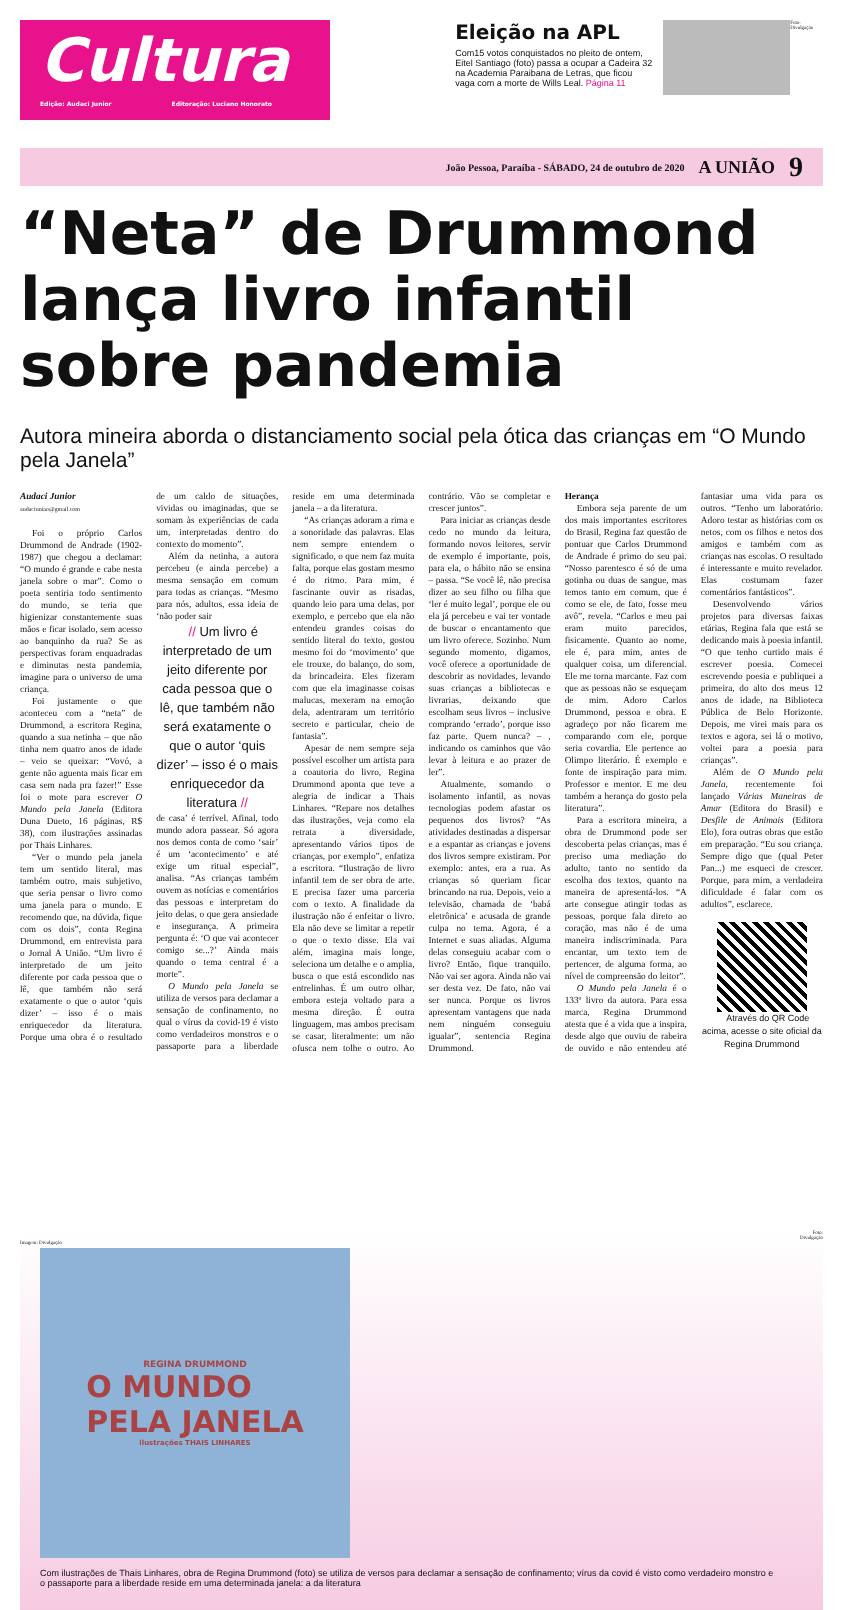Cultura
Edição: Audaci Junior Editoração: Luciano Honorato
Eleição na APL
Com15 votos conquistados no pleito de ontem, Eitel Santiago (foto) passa a ocupar a Cadeira 32 na Academia Paraibana de Letras, que ficou vaga com a morte de Wills Leal. Página 11
Foto: Divulgação
João Pessoa, Paraíba - SÁBADO, 24 de outubro de 2020 A UNIÃO 9
“Neta” de Drummond lança livro infantil sobre pandemia
Autora mineira aborda o distanciamento social pela ótica das crianças em “O Mundo pela Janela”
Audaci Junior
audaciuniao@gmail.com
Foi o próprio Carlos Drummond de Andrade (1902-1987) que chegou a declamar: “O mundo é grande e cabe nesta janela sobre o mar”. Como o poeta sentiria todo sentimento do mundo, se teria que higienizar constantemente suas mãos e ficar isolado, sem acesso ao banquinho da rua? Se as perspectivas foram enquadradas e diminutas nesta pandemia, imagine para o universo de uma criança.
Foi justamente o que aconteceu com a “neta” de Drummond, a escritora Regina, quando a sua netinha – que não tinha nem quatro anos de idade – veio se queixar: “Vovó, a gente não aguenta mais ficar em casa sem nada pra fazer!” Esse foi o mote para escrever O Mundo pela Janela (Editora Duna Dueto, 16 páginas, R$ 38), com ilustrações assinadas por Thais Linhares.
“Ver o mundo pela janela tem um sentido literal, mas também outro, mais subjetivo, que seria pensar o livro como uma janela para o mundo. E recomendo que, na dúvida, fique com os dois”, conta Regina Drummond, em entrevista para o Jornal A União. “Um livro é interpretado de um jeito diferente por cada pessoa que o lê, que também não será exatamente o que o autor ‘quis dizer’ – isso é o mais enriquecedor da literatura. Porque uma obra é o resultado de um caldo de situações, vividas ou imaginadas, que se somam às experiências de cada um, interpretadas dentro do contexto do momento”.
Além da netinha, a autora percebeu (e ainda percebe) a mesma sensação em comum para todas as crianças. “Mesmo para nós, adultos, essa ideia de ‘não poder sair
// Um livro é interpretado de um jeito diferente por cada pessoa que o lê, que também não será exatamente o que o autor ‘quis dizer’ – isso é o mais enriquecedor da literatura //
de casa’ é terrível. Afinal, todo mundo adora passear. Só agora nos demos conta de como ‘sair’ é um ‘acontecimento’ e até exige um ritual especial”, analisa. “As crianças também ouvem as notícias e comentários das pessoas e interpretam do jeito delas, o que gera ansiedade e insegurança. A primeira pergunta é: ‘O que vai acontecer comigo se...?’ Ainda mais quando o tema central é a morte”.
O Mundo pela Janela se utiliza de versos para declamar a sensação de confinamento, no qual o vírus da covid-19 é visto como verdadeiros monstros e o passaporte para a liberdade reside em uma determinada janela – a da literatura.
“As crianças adoram a rima e a sonoridade das palavras. Elas nem sempre entendem o significado, o que nem faz muita falta, porque elas gostam mesmo é do ritmo. Para mim, é fascinante ouvir as risadas, quando leio para uma delas, por exemplo, e percebo que ela não entendeu grandes coisas do sentido literal do texto, gostou mesmo foi do ‘movimento’ que ele trouxe, do balanço, do som, da brincadeira. Eles fizeram com que ela imaginasse coisas malucas, mexeram na emoção dela, adentraram um território secreto e particular, cheio de fantasia”.
Apesar de nem sempre seja possível escolher um artista para a coautoria do livro, Regina Drummond aponta que teve a alegria de indicar a Thais Linhares. “Repare nos detalhes das ilustrações, veja como ela retrata a diversidade, apresentando vários tipos de crianças, por exemplo”, enfatiza a escritora. “Ilustração de livro infantil tem de ser obra de arte. E precisa fazer uma parceria com o texto. A finalidade da ilustração não é enfeitar o livro. Ela não deve se limitar a repetir o que o texto disse. Ela vai além, imagina mais longe, seleciona um detalhe e o amplia, busca o que está escondido nas entrelinhas. É um outro olhar, embora esteja voltado para a mesma direção. É outra linguagem, mas ambos precisam se casar, literalmente: um não ofusca nem tolhe o outro. Ao contrário. Vão se completar e crescer juntos”.
Para iniciar as crianças desde cedo no mundo da leitura, formando novos leitores, servir de exemplo é importante, pois, para ela, o hábito não se ensina – passa. “Se você lê, não precisa dizer ao seu filho ou filha que ‘ler é muito legal’, porque ele ou ela já percebeu e vai ter vontade de buscar o encantamento que um livro oferece. Sozinho. Num segundo momento, digamos, você oferece a oportunidade de descobrir as novidades, levando suas crianças a bibliotecas e livrarias, deixando que escolham seus livros – inclusive comprando ‘errado’, porque isso faz parte. Quem nunca? – , indicando os caminhos que vão levar à leitura e ao prazer de ler”.
Atualmente, somando o isolamento infantil, as novas tecnologias podem afastar os pequenos dos livros? “As atividades destinadas a dispersar e a espantar as crianças e jovens dos livros sempre existiram. Por exemplo: antes, era a rua. As crianças só queriam ficar brincando na rua. Depois, veio a televisão, chamada de ‘babá eletrônica’ e acusada de grande culpa no tema. Agora, é a Internet e suas aliadas. Alguma delas conseguiu acabar com o livro? Então, fique tranquilo. Não vai ser agora. Ainda não vai ser desta vez. De fato, não vai ser nunca. Porque os livros apresentam vantagens que nada nem ninguém conseguiu igualar”, sentencia Regina Drummond.
Herança
Embora seja parente de um dos mais importantes escritores do Brasil, Regina faz questão de pontuar que Carlos Drummond de Andrade é primo do seu pai. “Nosso parentesco é só de uma gotinha ou duas de sangue, mas temos tanto em comum, que é como se ele, de fato, fosse meu avô”, revela. “Carlos e meu pai eram muito parecidos, fisicamente. Quanto ao nome, ele é, para mim, antes de qualquer coisa, um diferencial. Ele me torna marcante. Faz com que as pessoas não se esqueçam de mim. Adoro Carlos Drummond, pessoa e obra. E agradeço por não ficarem me comparando com ele, porque seria covardia. Ele pertence ao Olimpo literário. É exemplo e fonte de inspiração para mim. Professor e mentor. E me deu também a herança do gosto pela literatura”.
Para a escritora mineira, a obra de Drummond pode ser descoberta pelas crianças, mas é preciso uma mediação do adulto, tanto no sentido da escolha dos textos, quanto na maneira de apresentá-los. “A arte consegue atingir todas as pessoas, porque fala direto ao coração, mas não é de uma maneira indiscriminada. Para encantar, um texto tem de pertencer, de alguma forma, ao nível de compreensão do leitor”.
O Mundo pela Janela é o 133º livro da autora. Para essa marca, Regina Drummond atesta que é a vida que a inspira, desde algo que ouviu de rabeira de ouvido e não entendeu até fantasiar uma vida para os outros. “Tenho um laboratório. Adoro testar as histórias com os netos, com os filhos e netos dos amigos e também com as crianças nas escolas. O resultado é interessante e muito revelador. Elas costumam fazer comentários fantásticos”.
Desenvolvendo vários projetos para diversas faixas etárias, Regina fala que está se dedicando mais à poesia infantil. “O que tenho curtido mais é escrever poesia. Comecei escrevendo poesia e publiquei a primeira, do alto dos meus 12 anos de idade, na Biblioteca Pública de Belo Horizonte. Depois, me virei mais para os textos e agora, sei lá o motivo, voltei para a poesia para crianças”.
Além de O Mundo pela Janela, recentemente foi lançado Várias Maneiras de Amar (Editora do Brasil) e Desfile de Animais (Editora Elo), fora outras obras que estão em preparação. “Eu sou criança. Sempre digo que (qual Peter Pan...) me esqueci de crescer. Porque, para mim, a verdadeira dificuldade é falar com os adultos”, esclarece.
Através do QR Code acima, acesse o site oficial da Regina Drummond
Imagem: Divulgação
REGINA DRUMMOND
O MUNDO
PELA JANELA
ilustrações THAIS LINHARES
Com ilustrações de Thais Linhares, obra de Regina Drummond (foto) se utiliza de versos para declamar a sensação de confinamento; vírus da covid é visto como verdadeiro monstro e o passaporte para a liberdade reside em uma determinada janela: a da literatura
Foto: Divulgação